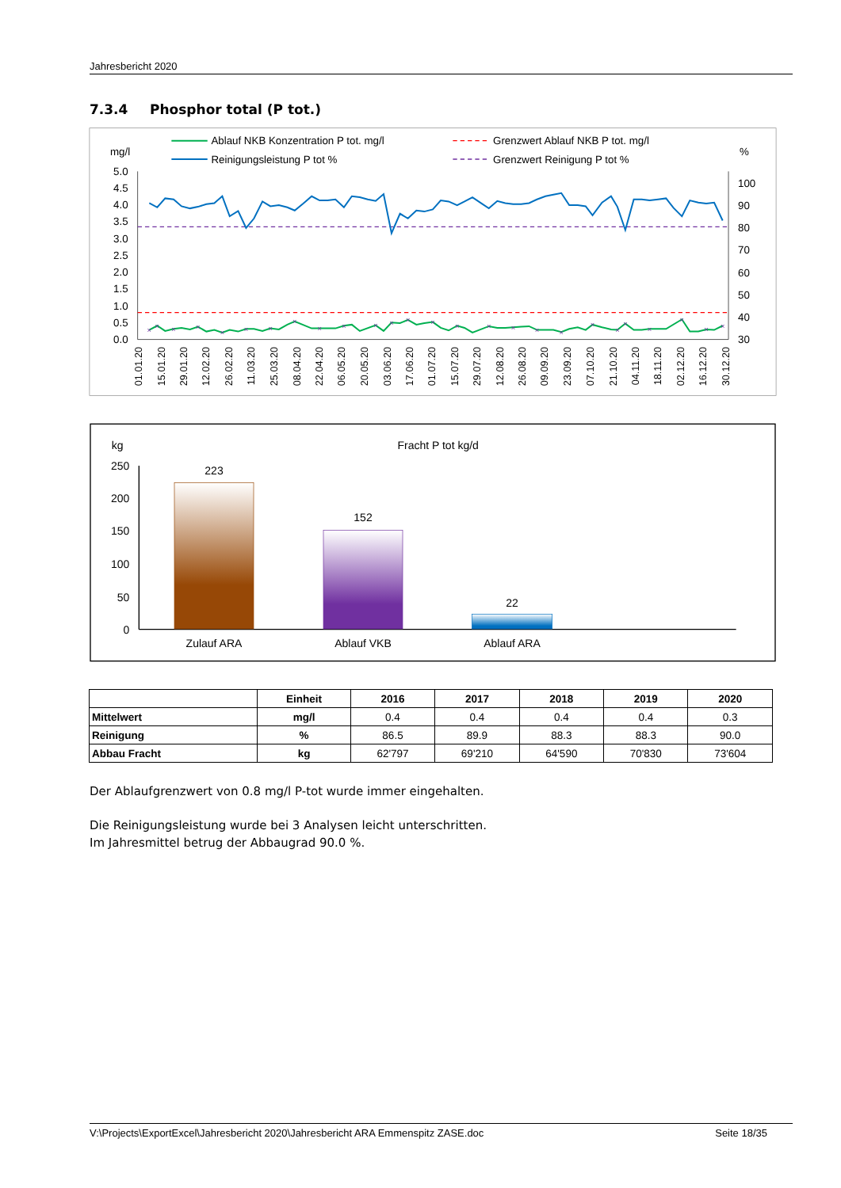Jahresbericht 2020
7.3.4 Phosphor total (P tot.)
Ablauf NKB Konzentration P tot. mg/l
Grenzwert Ablauf NKB P tot. mg/l
Reinigungsleistung P tot %
Grenzwert Reinigung P tot %
mg/l
%
5.0
4.5
4.0
3.5
3.0
2.5
2.0
1.5
1.0
0.5
0.0
100
90
80
70
60
50
40
30
×
×
×
×
×
×
×
×
×
×
×
×
×
×
×
×
×
×
×
×
×
×
×
×
×
×
01.01.20
15.01.20
29.01.20
12.02.20
26.02.20
11.03.20
25.03.20
08.04.20
22.04.20
06.05.20
20.05.20
03.06.20
17.06.20
01.07.20
15.07.20
29.07.20
12.08.20
26.08.20
09.09.20
23.09.20
07.10.20
21.10.20
04.11.20
18.11.20
02.12.20
16.12.20
30.12.20
kg
Fracht P tot kg/d
250
200
150
100
50
0
223
152
22
Zulauf ARA
Ablauf VKB
Ablauf ARA
| | Einheit | 2016 | 2017 | 2018 | 2019 | 2020 |
| --- | --- | --- | --- | --- | --- | --- |
| Mittelwert | mg/l | 0.4 | 0.4 | 0.4 | 0.4 | 0.3 |
| Reinigung | % | 86.5 | 89.9 | 88.3 | 88.3 | 90.0 |
| Abbau Fracht | kg | 62'797 | 69'210 | 64'590 | 70'830 | 73'604 |
Der Ablaufgrenzwert von 0.8 mg/l P-tot wurde immer eingehalten.
Die Reinigungsleistung wurde bei 3 Analysen leicht unterschritten.
Im Jahresmittel betrug der Abbaugrad 90.0 %.
V:\Projects\ExportExcel\Jahresbericht 2020\Jahresbericht ARA Emmenspitz ZASE.doc Seite 18/35